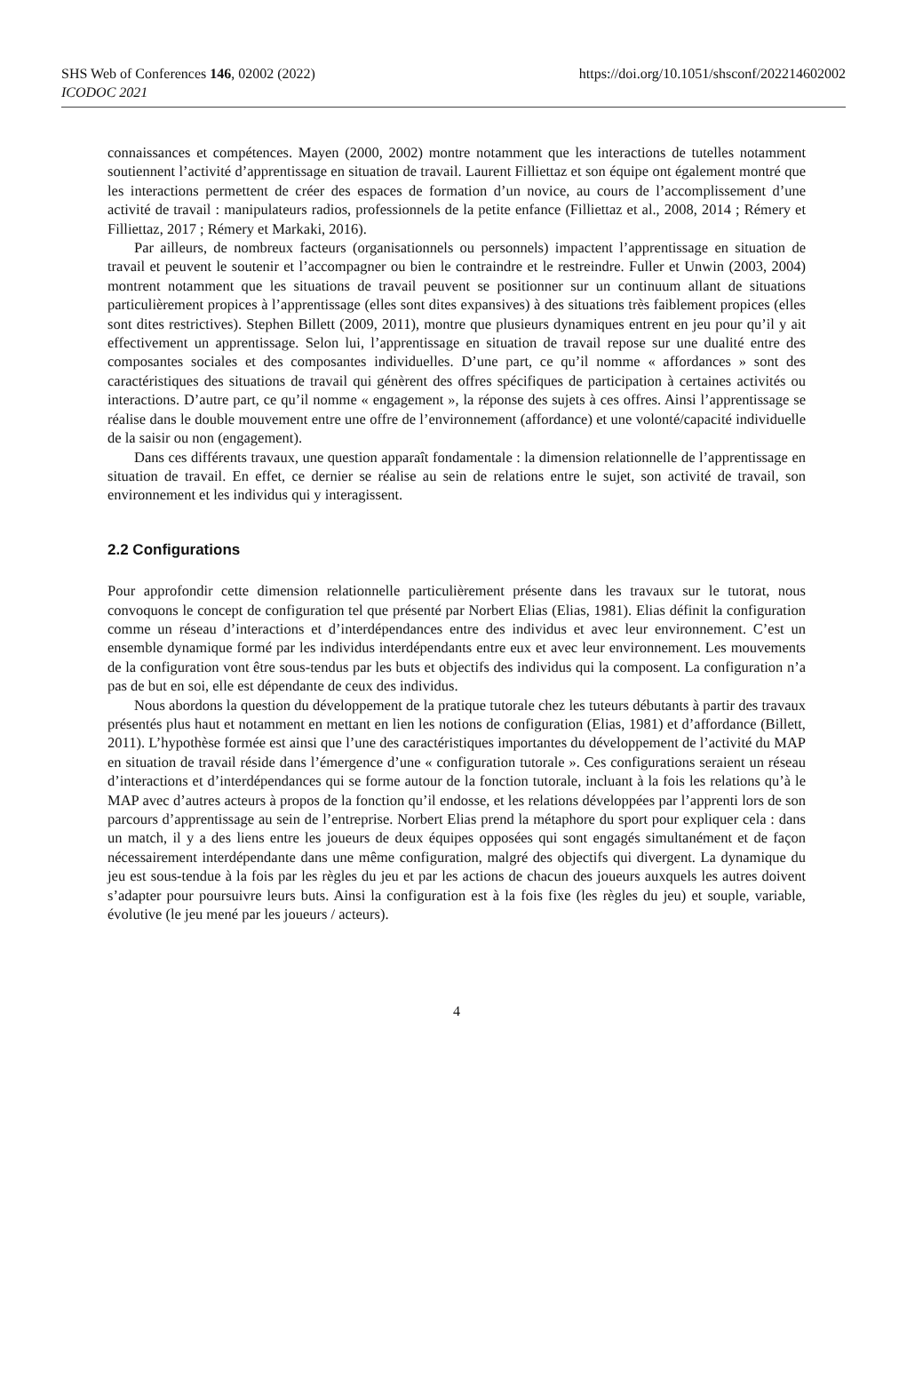SHS Web of Conferences 146, 02002 (2022)
https://doi.org/10.1051/shsconf/202214602002
ICODOC 2021
connaissances et compétences. Mayen (2000, 2002) montre notamment que les interactions de tutelles notamment soutiennent l’activité d’apprentissage en situation de travail. Laurent Filliettaz et son équipe ont également montré que les interactions permettent de créer des espaces de formation d’un novice, au cours de l’accomplissement d’une activité de travail : manipulateurs radios, professionnels de la petite enfance (Filliettaz et al., 2008, 2014 ; Rémery et Filliettaz, 2017 ; Rémery et Markaki, 2016).
Par ailleurs, de nombreux facteurs (organisationnels ou personnels) impactent l’apprentissage en situation de travail et peuvent le soutenir et l’accompagner ou bien le contraindre et le restreindre. Fuller et Unwin (2003, 2004) montrent notamment que les situations de travail peuvent se positionner sur un continuum allant de situations particulièrement propices à l’apprentissage (elles sont dites expansives) à des situations très faiblement propices (elles sont dites restrictives). Stephen Billett (2009, 2011), montre que plusieurs dynamiques entrent en jeu pour qu’il y ait effectivement un apprentissage. Selon lui, l’apprentissage en situation de travail repose sur une dualité entre des composantes sociales et des composantes individuelles. D’une part, ce qu’il nomme « affordances » sont des caractéristiques des situations de travail qui génèrent des offres spécifiques de participation à certaines activités ou interactions. D’autre part, ce qu’il nomme « engagement », la réponse des sujets à ces offres. Ainsi l’apprentissage se réalise dans le double mouvement entre une offre de l’environnement (affordance) et une volonté/capacité individuelle de la saisir ou non (engagement).
Dans ces différents travaux, une question apparaît fondamentale : la dimension relationnelle de l’apprentissage en situation de travail. En effet, ce dernier se réalise au sein de relations entre le sujet, son activité de travail, son environnement et les individus qui y interagissent.
2.2 Configurations
Pour approfondir cette dimension relationnelle particulièrement présente dans les travaux sur le tutorat, nous convoquons le concept de configuration tel que présenté par Norbert Elias (Elias, 1981). Elias définit la configuration comme un réseau d’interactions et d’interdépendances entre des individus et avec leur environnement. C’est un ensemble dynamique formé par les individus interdépendants entre eux et avec leur environnement. Les mouvements de la configuration vont être sous-tendus par les buts et objectifs des individus qui la composent. La configuration n’a pas de but en soi, elle est dépendante de ceux des individus.
Nous abordons la question du développement de la pratique tutorale chez les tuteurs débutants à partir des travaux présentés plus haut et notamment en mettant en lien les notions de configuration (Elias, 1981) et d’affordance (Billett, 2011). L’hypothèse formée est ainsi que l’une des caractéristiques importantes du développement de l’activité du MAP en situation de travail réside dans l’émergence d’une « configuration tutorale ». Ces configurations seraient un réseau d’interactions et d’interdépendances qui se forme autour de la fonction tutorale, incluant à la fois les relations qu’à le MAP avec d’autres acteurs à propos de la fonction qu’il endosse, et les relations développées par l’apprenti lors de son parcours d’apprentissage au sein de l’entreprise. Norbert Elias prend la métaphore du sport pour expliquer cela : dans un match, il y a des liens entre les joueurs de deux équipes opposées qui sont engagés simultanément et de façon nécessairement interdépendante dans une même configuration, malgré des objectifs qui divergent. La dynamique du jeu est sous-tendue à la fois par les règles du jeu et par les actions de chacun des joueurs auxquels les autres doivent s’adapter pour poursuivre leurs buts. Ainsi la configuration est à la fois fixe (les règles du jeu) et souple, variable, évolutive (le jeu mené par les joueurs / acteurs).
4